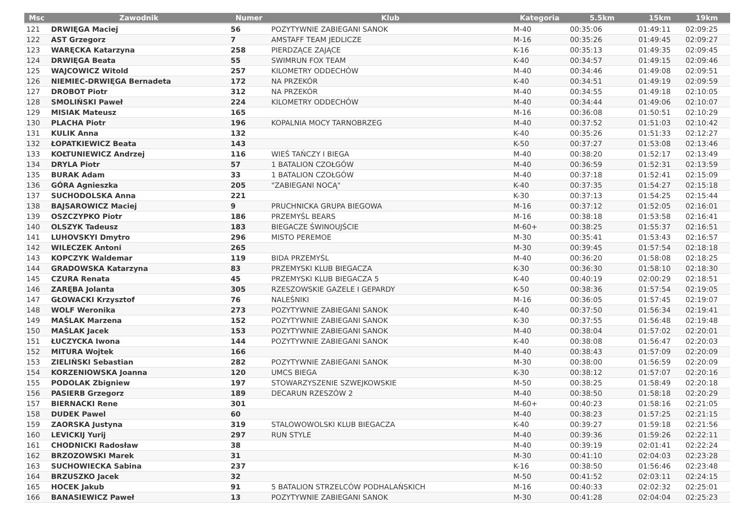| Msc | Zawodnik | Numer | Klub | Kategoria | 5.5km | 15km | 19km |
| --- | --- | --- | --- | --- | --- | --- | --- |
| 121 | DRWIĘGA Maciej | 56 | POZYTYWNIE ZABIEGANI SANOK | M-40 | 00:35:06 | 01:49:11 | 02:09:25 |
| 122 | AST Grzegorz | 7 | AMSTAFF TEAM JEDLICZE | M-16 | 00:35:26 | 01:49:45 | 02:09:27 |
| 123 | WARĘCKA Katarzyna | 258 | PIERDZĄCE ZAJĄCE | K-16 | 00:35:13 | 01:49:35 | 02:09:45 |
| 124 | DRWIĘGA Beata | 55 | SWIMRUN FOX TEAM | K-40 | 00:34:57 | 01:49:15 | 02:09:46 |
| 125 | WAJCOWICZ Witold | 257 | KILOMETRY ODDECHÓW | M-40 | 00:34:46 | 01:49:08 | 02:09:51 |
| 126 | NIEMIEC-DRWIĘGA Bernadeta | 172 | NA PRZEKÓR | K-40 | 00:34:51 | 01:49:19 | 02:09:59 |
| 127 | DROBOT Piotr | 312 | NA PRZEKÓR | M-40 | 00:34:55 | 01:49:18 | 02:10:05 |
| 128 | SMOLIŃSKI Paweł | 224 | KILOMETRY ODDECHÓW | M-40 | 00:34:44 | 01:49:06 | 02:10:07 |
| 129 | MISIAK Mateusz | 165 | | M-16 | 00:36:08 | 01:50:51 | 02:10:29 |
| 130 | PLACHA Piotr | 196 | KOPALNIA MOCY TARNOBRZEG | M-40 | 00:37:52 | 01:51:03 | 02:10:42 |
| 131 | KULIK Anna | 132 | | K-40 | 00:35:26 | 01:51:33 | 02:12:27 |
| 132 | ŁOPATKIEWICZ Beata | 143 | | K-50 | 00:37:27 | 01:53:08 | 02:13:46 |
| 133 | KOŁTUNIEWICZ Andrzej | 116 | WIEŚ TAŃCZY I BIEGA | M-40 | 00:38:20 | 01:52:17 | 02:13:49 |
| 134 | DRYLA Piotr | 57 | 1 BATALION CZOŁGÓW | M-40 | 00:36:59 | 01:52:31 | 02:13:59 |
| 135 | BURAK Adam | 33 | 1 BATALION CZOŁGÓW | M-40 | 00:37:18 | 01:52:41 | 02:15:09 |
| 136 | GÓRA Agnieszka | 205 | "ZABIEGANI NOCĄ" | K-40 | 00:37:35 | 01:54:27 | 02:15:18 |
| 137 | SUCHODOLSKA Anna | 221 | | K-30 | 00:37:13 | 01:54:25 | 02:15:44 |
| 138 | BAJSAROWICZ Maciej | 9 | PRUCHNICKA GRUPA BIEGOWA | M-16 | 00:37:12 | 01:52:05 | 02:16:01 |
| 139 | OSZCZYPKO Piotr | 186 | PRZEMYŚL BEARS | M-16 | 00:38:18 | 01:53:58 | 02:16:41 |
| 140 | OLSZYK Tadeusz | 183 | BIEGACZE ŚWINOUJŚCIE | M-60+ | 00:38:25 | 01:55:37 | 02:16:51 |
| 141 | LUHOVSKYI Dmytro | 296 | MISTO PEREMOE | M-30 | 00:35:41 | 01:53:43 | 02:16:57 |
| 142 | WILECZEK Antoni | 265 | | M-30 | 00:39:45 | 01:57:54 | 02:18:18 |
| 143 | KOPCZYK Waldemar | 119 | BIDA PRZEMYŚL | M-40 | 00:36:20 | 01:58:08 | 02:18:25 |
| 144 | GRADOWSKA Katarzyna | 83 | PRZEMYSKI KLUB BIEGACZA | K-30 | 00:36:30 | 01:58:10 | 02:18:30 |
| 145 | CZURA Renata | 45 | PRZEMYSKI KLUB BIEGACZA 5 | K-40 | 00:40:19 | 02:00:29 | 02:18:51 |
| 146 | ZARĘBA Jolanta | 305 | RZESZOWSKIE GAZELE I GEPARDY | K-50 | 00:38:36 | 01:57:54 | 02:19:05 |
| 147 | GŁOWACKI Krzysztof | 76 | NALEŚNIKI | M-16 | 00:36:05 | 01:57:45 | 02:19:07 |
| 148 | WOLF Weronika | 273 | POZYTYWNIE ZABIEGANI SANOK | K-40 | 00:37:50 | 01:56:34 | 02:19:41 |
| 149 | MAŚLAK Marzena | 152 | POZYTYWNIE ZABIEGANI SANOK | K-30 | 00:37:55 | 01:56:48 | 02:19:48 |
| 150 | MAŚLAK Jacek | 153 | POZYTYWNIE ZABIEGANI SANOK | M-40 | 00:38:04 | 01:57:02 | 02:20:01 |
| 151 | ŁUCZYCKA Iwona | 144 | POZYTYWNIE ZABIEGANI SANOK | K-40 | 00:38:08 | 01:56:47 | 02:20:03 |
| 152 | MITURA Wojtek | 166 | | M-40 | 00:38:43 | 01:57:09 | 02:20:09 |
| 153 | ZIELIŃSKI Sebastian | 282 | POZYTYWNIE ZABIEGANI SANOK | M-30 | 00:38:00 | 01:56:59 | 02:20:09 |
| 154 | KORZENIOWSKA Joanna | 120 | UMCS BIEGA | K-30 | 00:38:12 | 01:57:07 | 02:20:16 |
| 155 | PODOLAK Zbigniew | 197 | STOWARZYSZENIE SZWEJKOWSKIE | M-50 | 00:38:25 | 01:58:49 | 02:20:18 |
| 156 | PASIERB Grzegorz | 189 | DECARUN RZESZÓW 2 | M-40 | 00:38:50 | 01:58:18 | 02:20:29 |
| 157 | BIERNACKI Rene | 301 | | M-60+ | 00:40:23 | 01:58:16 | 02:21:05 |
| 158 | DUDEK Pawel | 60 | | M-40 | 00:38:23 | 01:57:25 | 02:21:15 |
| 159 | ZAORSKA Justyna | 319 | STALOWOWOLSKI KLUB BIEGACZA | K-40 | 00:39:27 | 01:59:18 | 02:21:56 |
| 160 | LEVICKIJ Yurij | 297 | RUN STYLE | M-40 | 00:39:36 | 01:59:26 | 02:22:11 |
| 161 | CHODNICKI Radosław | 38 | | M-40 | 00:39:19 | 02:01:41 | 02:22:24 |
| 162 | BRZOZOWSKI Marek | 31 | | M-30 | 00:41:10 | 02:04:03 | 02:23:28 |
| 163 | SUCHOWIECKA Sabina | 237 | | K-16 | 00:38:50 | 01:56:46 | 02:23:48 |
| 164 | BRZUSZKO Jacek | 32 | | M-50 | 00:41:52 | 02:03:11 | 02:24:15 |
| 165 | HOCEK Jakub | 91 | 5 BATALION STRZELCÓW PODHALAŃSKICH | M-16 | 00:40:33 | 02:02:32 | 02:25:01 |
| 166 | BANASIEWICZ Paweł | 13 | POZYTYWNIE ZABIEGANI SANOK | M-30 | 00:41:28 | 02:04:04 | 02:25:23 |